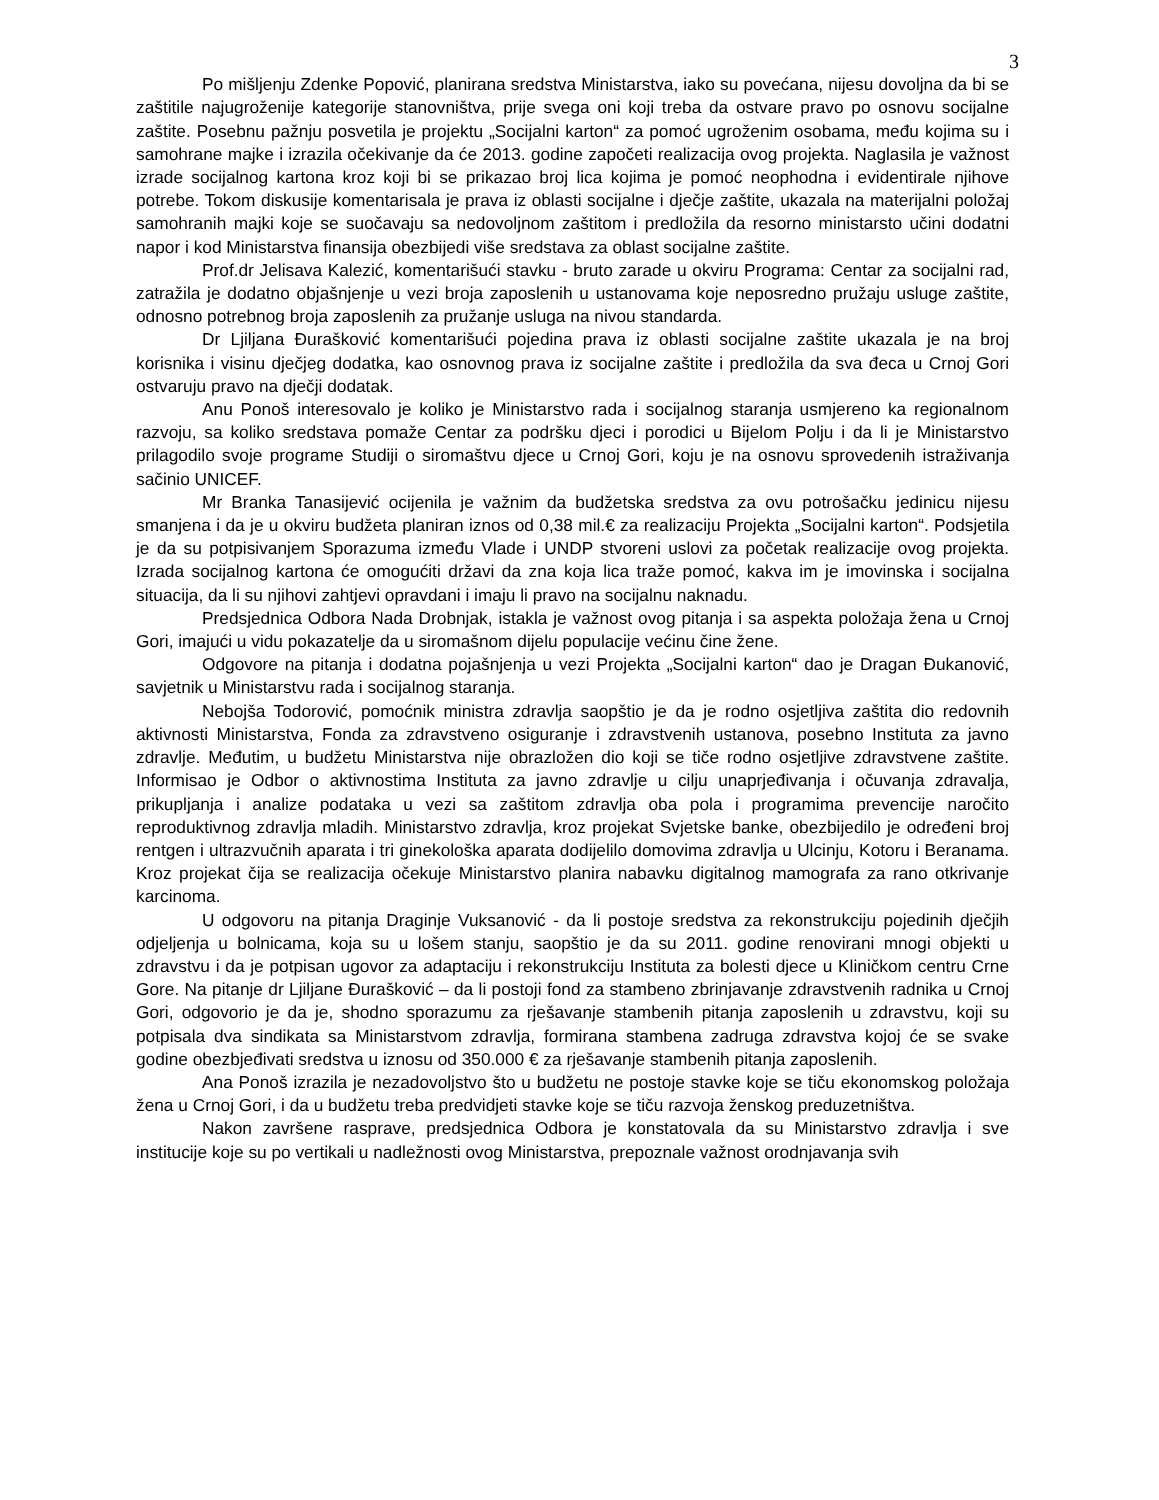3
Po mišljenju Zdenke Popović, planirana sredstva Ministarstva, iako su povećana, nijesu dovoljna da bi se zaštitile najugroženije kategorije stanovništva, prije svega oni koji treba da ostvare pravo po osnovu socijalne zaštite. Posebnu pažnju posvetila je projektu „Socijalni karton“ za pomoć ugroženim osobama, među kojima su i samohrane majke i izrazila očekivanje da će 2013. godine započeti realizacija ovog projekta. Naglasila je važnost izrade socijalnog kartona kroz koji bi se prikazao broj lica kojima je pomoć neophodna i evidentirale njihove potrebe. Tokom diskusije komentarisala je prava iz oblasti socijalne i dječje zaštite, ukazala na materijalni položaj samohranih majki koje se suočavaju sa nedovoljnom zaštitom i predložila da resorno ministarsto učini dodatni napor i kod Ministarstva finansija obezbijedi više sredstava za oblast socijalne zaštite.
Prof.dr Jelisava Kalezić, komentarišući stavku - bruto zarade u okviru Programa: Centar za socijalni rad, zatražila je dodatno objašnjenje u vezi broja zaposlenih u ustanovama koje neposredno pružaju usluge zaštite, odnosno potrebnog broja zaposlenih za pružanje usluga na nivou standarda.
Dr Ljiljana Đurašković komentarišući pojedina prava iz oblasti socijalne zaštite ukazala je na broj korisnika i visinu dječjeg dodatka, kao osnovnog prava iz socijalne zaštite i predložila da sva đeca u Crnoj Gori ostvaruju pravo na dječji dodatak.
Anu Ponoš interesovalo je koliko je Ministarstvo rada i socijalnog staranja usmjereno ka regionalnom razvoju, sa koliko sredstava pomaže Centar za podršku djeci i porodici u Bijelom Polju i da li je Ministarstvo prilagodilo svoje programe Studiji o siromaštvu djece u Crnoj Gori, koju je na osnovu sprovedenih istraživanja sačinio UNICEF.
Mr Branka Tanasijević ocijenila je važnim da budžetska sredstva za ovu potrošačku jedinicu nijesu smanjena i da je u okviru budžeta planiran iznos od 0,38 mil.€ za realizaciju Projekta „Socijalni karton“. Podsjetila je da su potpisivanjem Sporazuma između Vlade i UNDP stvoreni uslovi za početak realizacije ovog projekta. Izrada socijalnog kartona će omogućiti državi da zna koja lica traže pomoć, kakva im je imovinska i socijalna situacija, da li su njihovi zahtjevi opravdani i imaju li pravo na socijalnu naknadu.
Predsjednica Odbora Nada Drobnjak, istakla je važnost ovog pitanja i sa aspekta položaja žena u Crnoj Gori, imajući u vidu pokazatelje da u siromašnom dijelu populacije većinu čine žene.
Odgovore na pitanja i dodatna pojašnjenja u vezi Projekta „Socijalni karton“ dao je Dragan Đukanović, savjetnik u Ministarstvu rada i socijalnog staranja.
Nebojša Todorović, pomoćnik ministra zdravlja saopštio je da je rodno osjetljiva zaštita dio redovnih aktivnosti Ministarstva, Fonda za zdravstveno osiguranje i zdravstvenih ustanova, posebno Instituta za javno zdravlje. Međutim, u budžetu Ministarstva nije obrazložen dio koji se tiče rodno osjetljive zdravstvene zaštite. Informisao je Odbor o aktivnostima Instituta za javno zdravlje u cilju unaprjeđivanja i očuvanja zdravalja, prikupljanja i analize podataka u vezi sa zaštitom zdravlja oba pola i programima prevencije naročito reproduktivnog zdravlja mladih. Ministarstvo zdravlja, kroz projekat Svjetske banke, obezbijedilo je određeni broj rentgen i ultrazvučnih aparata i tri ginekološka aparata dodijelilo domovima zdravlja u Ulcinju, Kotoru i Beranama. Kroz projekat čija se realizacija očekuje Ministarstvo planira nabavku digitalnog mamografa za rano otkrivanje karcinoma.
U odgovoru na pitanja Draginje Vuksanović - da li postoje sredstva za rekonstrukciju pojedinih dječjih odjeljenja u bolnicama, koja su u lošem stanju, saopštio je da su 2011. godine renovirani mnogi objekti u zdravstvu i da je potpisan ugovor za adaptaciju i rekonstrukciju Instituta za bolesti djece u Kliničkom centru Crne Gore. Na pitanje dr Ljiljane Đurašković – da li postoji fond za stambeno zbrinjavanje zdravstvenih radnika u Crnoj Gori, odgovorio je da je, shodno sporazumu za rješavanje stambenih pitanja zaposlenih u zdravstvu, koji su potpisala dva sindikata sa Ministarstvom zdravlja, formirana stambena zadruga zdravstva kojoj će se svake godine obezbjeđivati sredstva u iznosu od 350.000 € za rješavanje stambenih pitanja zaposlenih.
Ana Ponoš izrazila je nezadovoljstvo što u budžetu ne postoje stavke koje se tiču ekonomskog položaja žena u Crnoj Gori, i da u budžetu treba predvidjeti stavke koje se tiču razvoja ženskog preduzetništva.
Nakon završene rasprave, predsjednica Odbora je konstatovala da su Ministarstvo zdravlja i sve institucije koje su po vertikali u nadležnosti ovog Ministarstva, prepoznale važnost orodnjavanja svih